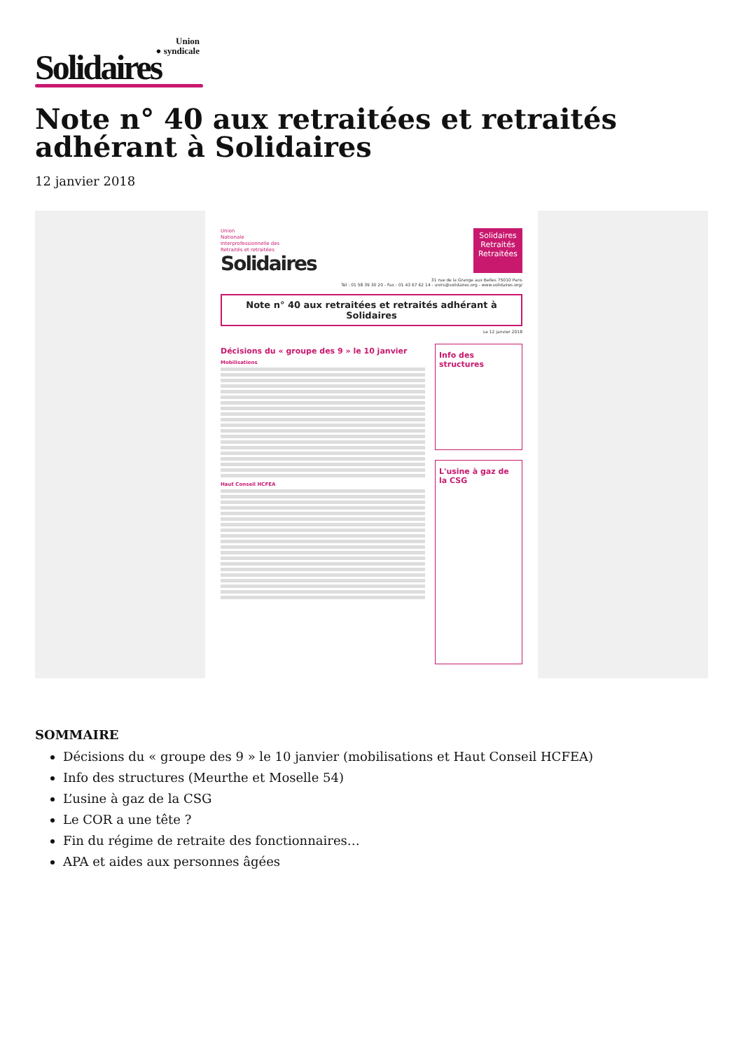Union
● syndicale
Solidaires
Note n° 40 aux retraitées et retraités adhérant à Solidaires
12 janvier 2018
Union
Nationale
Interprofessionnelle des
Retraités et retraitées
Solidaires
Solidaires
Retraités
Retraitées
31 rue de la Grange aux Belles 75010 Paris
Tél : 01 58 39 30 20 - Fax : 01 43 67 62 14 - unirs@solidaires.org - www.solidaires.org/
Note n° 40 aux retraitées et retraités adhérant à Solidaires
Le 12 janvier 2018
Décisions du « groupe des 9 » le 10 janvier
Mobilisations
Haut Conseil HCFEA
Info des structures
L'usine à gaz de la CSG
SOMMAIRE
Décisions du « groupe des 9 » le 10 janvier (mobilisations et Haut Conseil HCFEA)
Info des structures (Meurthe et Moselle 54)
L’usine à gaz de la CSG
Le COR a une tête ?
Fin du régime de retraite des fonctionnaires…
APA et aides aux personnes âgées